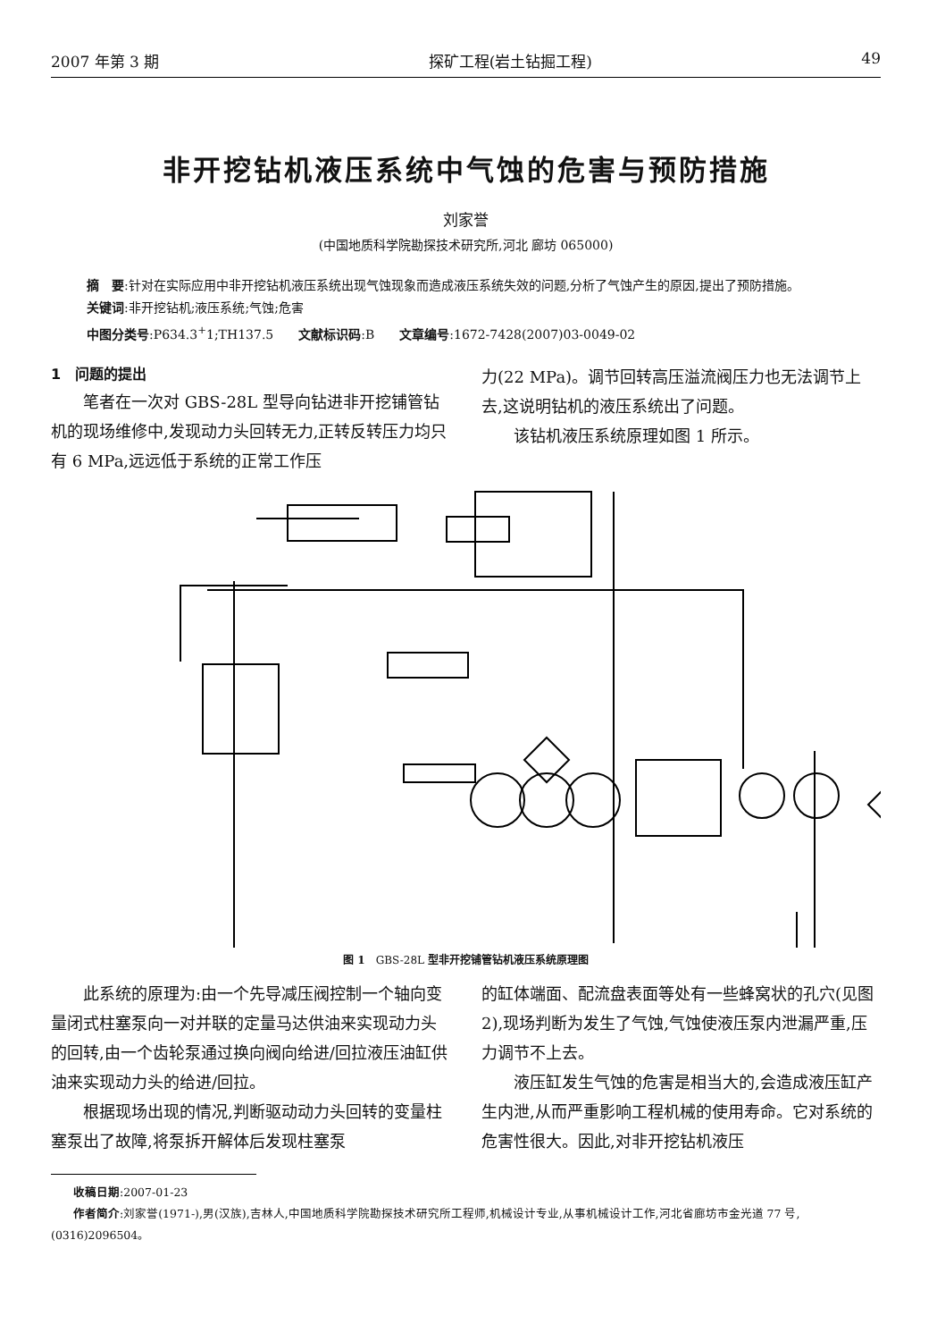2007 年第 3 期 探矿工程(岩土钻掘工程) 49
非开挖钻机液压系统中气蚀的危害与预防措施
刘家誉
(中国地质科学院勘探技术研究所,河北 廊坊 065000)
摘　要:针对在实际应用中非开挖钻机液压系统出现气蚀现象而造成液压系统失效的问题,分析了气蚀产生的原因,提出了预防措施。
关键词:非开挖钻机;液压系统;气蚀;危害
中图分类号:P634.3<sup>+</sup>1;TH137.5　　文献标识码:B　　文章编号:1672-7428(2007)03-0049-02
1　问题的提出
笔者在一次对 GBS-28L 型导向钻进非开挖铺管钻机的现场维修中,发现动力头回转无力,正转反转压力均只有 6 MPa,远远低于系统的正常工作压
力(22 MPa)。调节回转高压溢流阀压力也无法调节上去,这说明钻机的液压系统出了问题。
该钻机液压系统原理如图 1 所示。
图 1　GBS-28L 型非开挖铺管钻机液压系统原理图
此系统的原理为:由一个先导减压阀控制一个轴向变量闭式柱塞泵向一对并联的定量马达供油来实现动力头的回转,由一个齿轮泵通过换向阀向给进/回拉液压油缸供油来实现动力头的给进/回拉。
根据现场出现的情况,判断驱动动力头回转的变量柱塞泵出了故障,将泵拆开解体后发现柱塞泵
的缸体端面、配流盘表面等处有一些蜂窝状的孔穴(见图 2),现场判断为发生了气蚀,气蚀使液压泵内泄漏严重,压力调节不上去。
液压缸发生气蚀的危害是相当大的,会造成液压缸产生内泄,从而严重影响工程机械的使用寿命。它对系统的危害性很大。因此,对非开挖钻机液压
收稿日期:2007-01-23
作者简介:刘家誉(1971-),男(汉族),吉林人,中国地质科学院勘探技术研究所工程师,机械设计专业,从事机械设计工作,河北省廊坊市金光道 77 号,(0316)2096504。